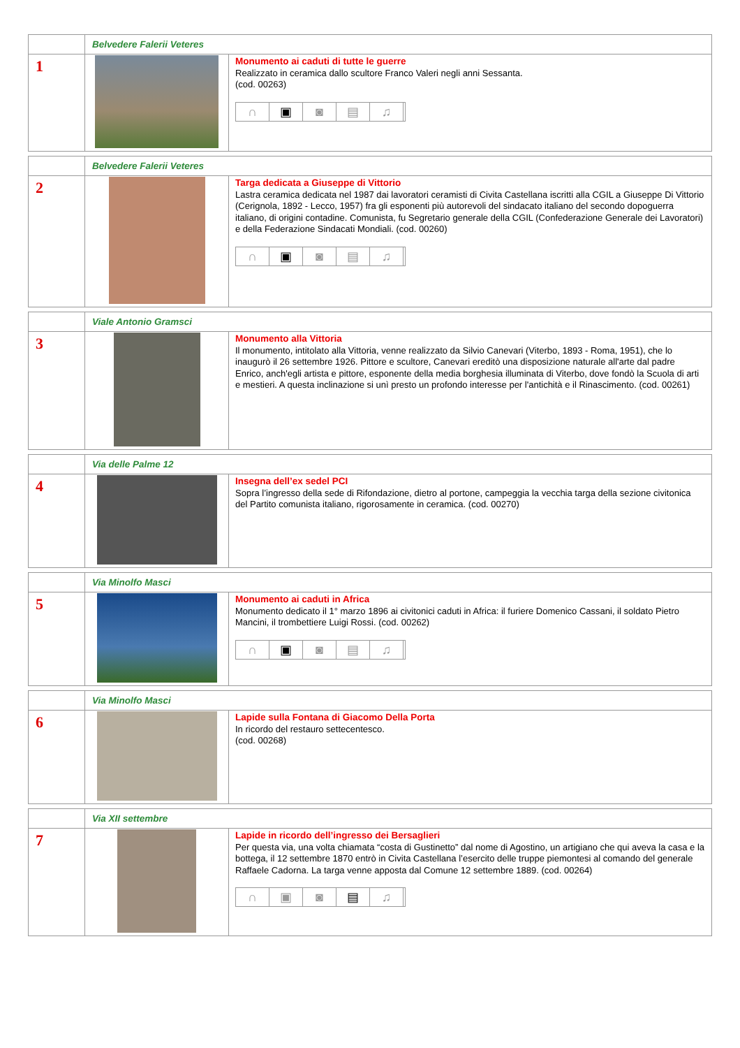| | Belvedere Falerii Veteres | |
| 1 | | Monumento ai caduti di tutte le guerre Realizzato in ceramica dallo scultore Franco Valeri negli anni Sessanta. (cod. 00263) ∩ ▣ ◙ ▤ ♫ |
| | Belvedere Falerii Veteres | |
| 2 | | Targa dedicata a Giuseppe di Vittorio Lastra ceramica dedicata nel 1987 dai lavoratori ceramisti di Civita Castellana iscritti alla CGIL a Giuseppe Di Vittorio (Cerignola, 1892 - Lecco, 1957) fra gli esponenti più autorevoli del sindacato italiano del secondo dopoguerra italiano, di origini contadine. Comunista, fu Segretario generale della CGIL (Confederazione Generale dei Lavoratori) e della Federazione Sindacati Mondiali. (cod. 00260) ∩ ▣ ◙ ▤ ♫ |
| | Viale Antonio Gramsci | |
| 3 | | Monumento alla Vittoria Il monumento, intitolato alla Vittoria, venne realizzato da Silvio Canevari (Viterbo, 1893 - Roma, 1951), che lo inaugurò il 26 settembre 1926. Pittore e scultore, Canevari ereditò una disposizione naturale all'arte dal padre Enrico, anch'egli artista e pittore, esponente della media borghesia illuminata di Viterbo, dove fondò la Scuola di arti e mestieri. A questa inclinazione si unì presto un profondo interesse per l'antichità e il Rinascimento. (cod. 00261) |
| | Via delle Palme 12 | |
| 4 | | Insegna dell’ex sedel PCI Sopra l’ingresso della sede di Rifondazione, dietro al portone, campeggia la vecchia targa della sezione civitonica del Partito comunista italiano, rigorosamente in ceramica. (cod. 00270) |
| | Via Minolfo Masci | |
| 5 | | Monumento ai caduti in Africa Monumento dedicato il 1° marzo 1896 ai civitonici caduti in Africa: il furiere Domenico Cassani, il soldato Pietro Mancini, il trombettiere Luigi Rossi. (cod. 00262) ∩ ▣ ◙ ▤ ♫ |
| | Via Minolfo Masci | |
| 6 | | Lapide sulla Fontana di Giacomo Della Porta In ricordo del restauro settecentesco. (cod. 00268) |
| | Via XII settembre | |
| 7 | | Lapide in ricordo dell’ingresso dei Bersaglieri Per questa via, una volta chiamata “costa di Gustinetto” dal nome di Agostino, un artigiano che qui aveva la casa e la bottega, il 12 settembre 1870 entrò in Civita Castellana l’esercito delle truppe piemontesi al comando del generale Raffaele Cadorna. La targa venne apposta dal Comune 12 settembre 1889. (cod. 00264) ∩ ▣ ◙ ▤ ♫ |